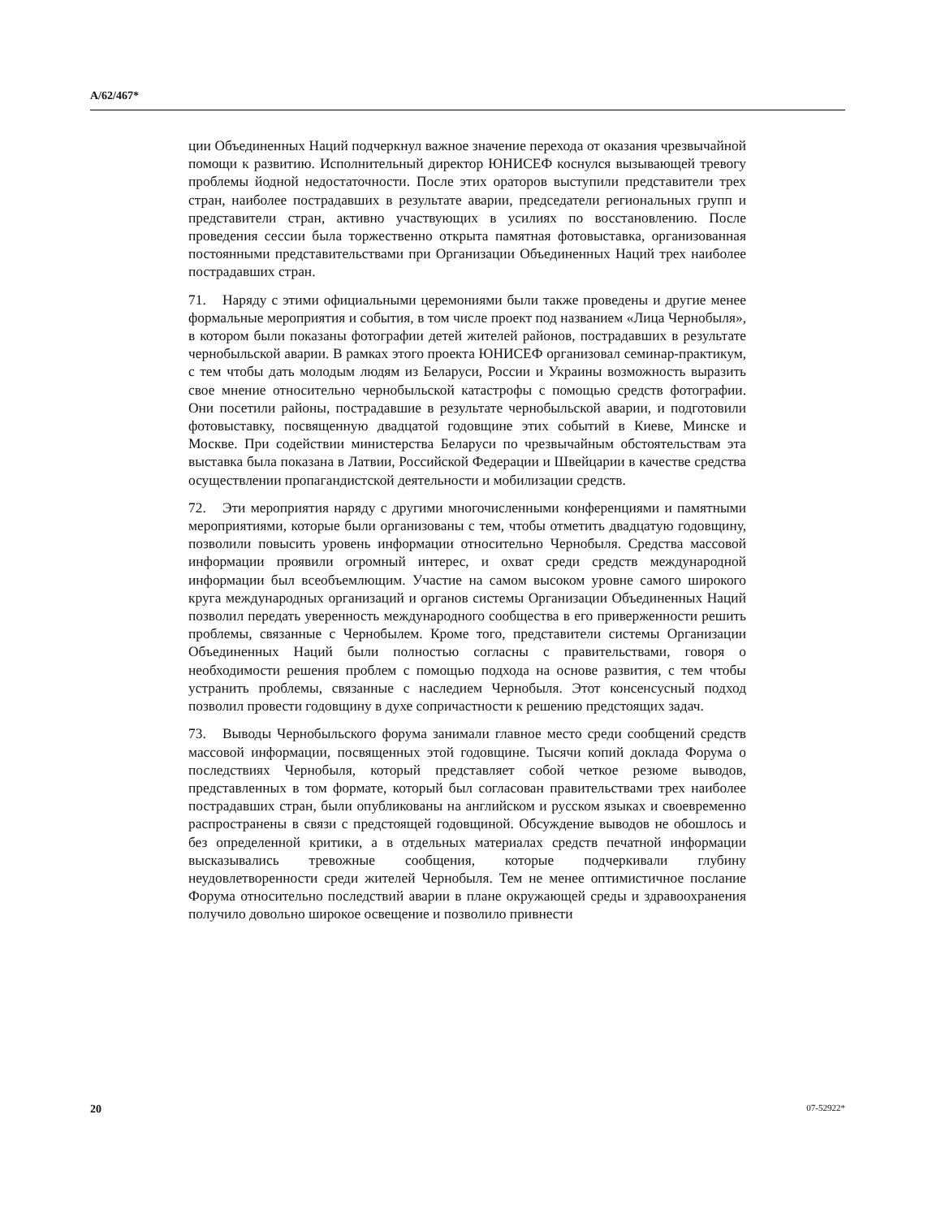A/62/467*
ции Объединенных Наций подчеркнул важное значение перехода от оказания чрезвычайной помощи к развитию. Исполнительный директор ЮНИСЕФ коснулся вызывающей тревогу проблемы йодной недостаточности. После этих ораторов выступили представители трех стран, наиболее пострадавших в результате аварии, председатели региональных групп и представители стран, активно участвующих в усилиях по восстановлению. После проведения сессии была торжественно открыта памятная фотовыставка, организованная постоянными представительствами при Организации Объединенных Наций трех наиболее пострадавших стран.
71. Наряду с этими официальными церемониями были также проведены и другие менее формальные мероприятия и события, в том числе проект под названием «Лица Чернобыля», в котором были показаны фотографии детей жителей районов, пострадавших в результате чернобыльской аварии. В рамках этого проекта ЮНИСЕФ организовал семинар-практикум, с тем чтобы дать молодым людям из Беларуси, России и Украины возможность выразить свое мнение относительно чернобыльской катастрофы с помощью средств фотографии. Они посетили районы, пострадавшие в результате чернобыльской аварии, и подготовили фотовыставку, посвященную двадцатой годовщине этих событий в Киеве, Минске и Москве. При содействии министерства Беларуси по чрезвычайным обстоятельствам эта выставка была показана в Латвии, Российской Федерации и Швейцарии в качестве средства осуществлении пропагандистской деятельности и мобилизации средств.
72. Эти мероприятия наряду с другими многочисленными конференциями и памятными мероприятиями, которые были организованы с тем, чтобы отметить двадцатую годовщину, позволили повысить уровень информации относительно Чернобыля. Средства массовой информации проявили огромный интерес, и охват среди средств международной информации был всеобъемлющим. Участие на самом высоком уровне самого широкого круга международных организаций и органов системы Организации Объединенных Наций позволил передать уверенность международного сообщества в его приверженности решить проблемы, связанные с Чернобылем. Кроме того, представители системы Организации Объединенных Наций были полностью согласны с правительствами, говоря о необходимости решения проблем с помощью подхода на основе развития, с тем чтобы устранить проблемы, связанные с наследием Чернобыля. Этот консенсусный подход позволил провести годовщину в духе сопричастности к решению предстоящих задач.
73. Выводы Чернобыльского форума занимали главное место среди сообщений средств массовой информации, посвященных этой годовщине. Тысячи копий доклада Форума о последствиях Чернобыля, который представляет собой четкое резюме выводов, представленных в том формате, который был согласован правительствами трех наиболее пострадавших стран, были опубликованы на английском и русском языках и своевременно распространены в связи с предстоящей годовщиной. Обсуждение выводов не обошлось и без определенной критики, а в отдельных материалах средств печатной информации высказывались тревожные сообщения, которые подчеркивали глубину неудовлетворенности среди жителей Чернобыля. Тем не менее оптимистичное послание Форума относительно последствий аварии в плане окружающей среды и здравоохранения получило довольно широкое освещение и позволило привнести
20 07-52922*